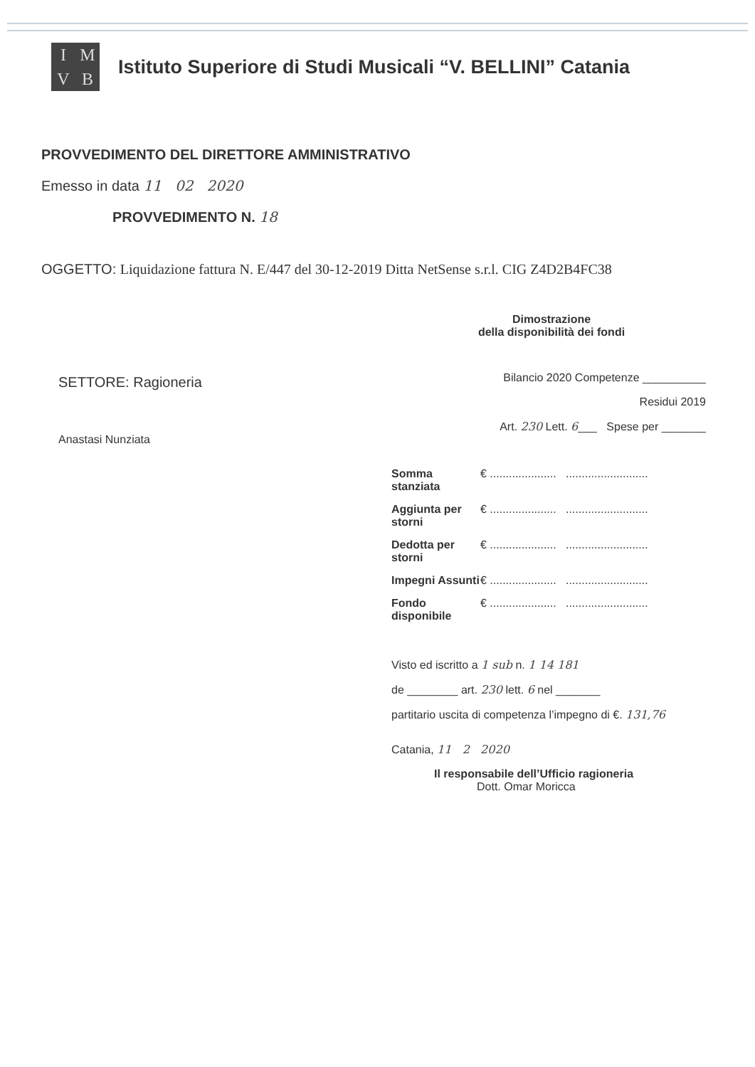IMVB
Istituto Superiore di Studi Musicali “V. BELLINI” Catania
PROVVEDIMENTO DEL DIRETTORE AMMINISTRATIVO
Emesso in data 11 02 2020
PROVVEDIMENTO N. 18
OGGETTO: Liquidazione fattura N. E/447 del 30-12-2019 Ditta NetSense s.r.l. CIG Z4D2B4FC38
Dimostrazione
della disponibilità dei fondi
SETTORE: Ragioneria
Anastasi Nunziata
Bilancio 2020 Competenze __________
Residui 2019
Art. 230 Lett. 6___ Spese per _______
Somma stanziata € ..................... ..........................
Aggiunta per storni € ..................... ..........................
Dedotta per storni € ..................... ..........................
Impegni Assunti € ..................... ..........................
Fondo disponibile € ..................... ..........................
Visto ed iscritto a 1 sub n. 1 14 181
de ________ art. 230 lett. 6 nel _______
partitario uscita di competenza l’impegno di €. 131,76
Catania, 11 2 2020
Il responsabile dell’Ufficio ragioneria
Dott. Omar Moricca